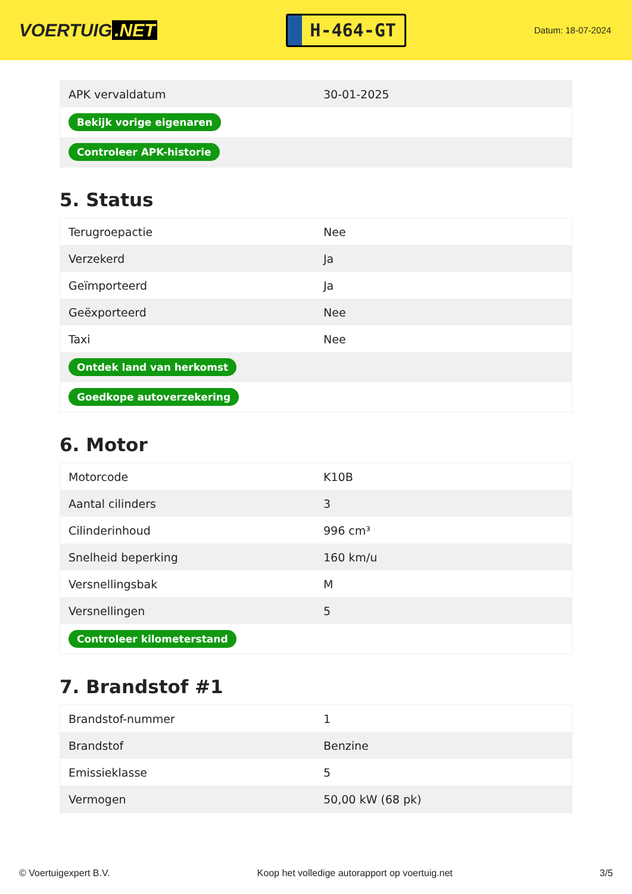VOERTUIG.NET
H-464-GT
Datum: 18-07-2024
| APK vervaldatum | 30-01-2025 |
| Bekijk vorige eigenaren | |
| Controleer APK-historie | |
5. Status
| Terugroepactie | Nee |
| Verzekerd | Ja |
| Geïmporteerd | Ja |
| Geëxporteerd | Nee |
| Taxi | Nee |
| Ontdek land van herkomst | |
| Goedkope autoverzekering | |
6. Motor
| Motorcode | K10B |
| Aantal cilinders | 3 |
| Cilinderinhoud | 996 cm³ |
| Snelheid beperking | 160 km/u |
| Versnellingsbak | M |
| Versnellingen | 5 |
| Controleer kilometerstand | |
7. Brandstof #1
| Brandstof-nummer | 1 |
| Brandstof | Benzine |
| Emissieklasse | 5 |
| Vermogen | 50,00 kW (68 pk) |
© Voertuigexpert B.V. Koop het volledige autorapport op voertuig.net 3/5